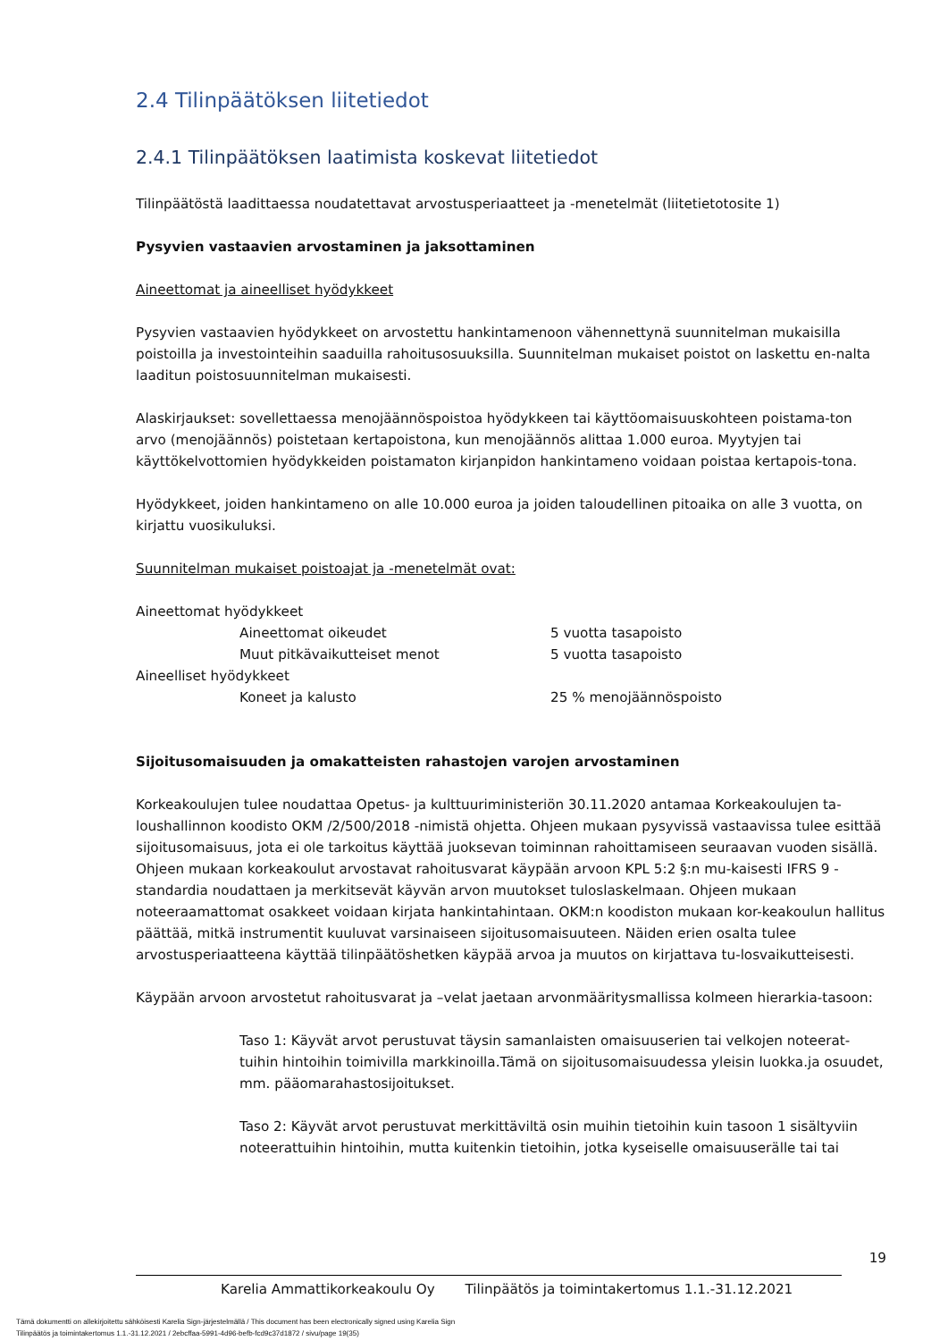2.4 Tilinpäätöksen liitetiedot
2.4.1 Tilinpäätöksen laatimista koskevat liitetiedot
Tilinpäätöstä laadittaessa noudatettavat arvostusperiaatteet ja -menetelmät (liitetietotosite 1)
Pysyvien vastaavien arvostaminen ja jaksottaminen
Aineettomat ja aineelliset hyödykkeet
Pysyvien vastaavien hyödykkeet on arvostettu hankintamenoon vähennettynä suunnitelman mukaisilla poistoilla ja investointeihin saaduilla rahoitusosuuksilla. Suunnitelman mukaiset poistot on laskettu en-nalta laaditun poistosuunnitelman mukaisesti.
Alaskirjaukset: sovellettaessa menojäännöspoistoa hyödykkeen tai käyttöomaisuuskohteen poistama-ton arvo (menojäännös) poistetaan kertapoistona, kun menojäännös alittaa 1.000 euroa. Myytyjen tai käyttökelvottomien hyödykkeiden poistamaton kirjanpidon hankintameno voidaan poistaa kertapois-tona.
Hyödykkeet, joiden hankintameno on alle 10.000 euroa ja joiden taloudellinen pitoaika on alle 3 vuotta, on kirjattu vuosikuluksi.
Suunnitelman mukaiset poistoajat ja -menetelmät ovat:
| Aineettomat hyödykkeet | | |
| | Aineettomat oikeudet | 5 vuotta tasapoisto |
| | Muut pitkävaikutteiset menot | 5 vuotta tasapoisto |
| Aineelliset hyödykkeet | | |
| | Koneet ja kalusto | 25 % menojäännöspoisto |
Sijoitusomaisuuden ja omakatteisten rahastojen varojen arvostaminen
Korkeakoulujen tulee noudattaa Opetus- ja kulttuuriministeriön 30.11.2020 antamaa Korkeakoulujen ta-loushallinnon koodisto OKM /2/500/2018 -nimistä ohjetta. Ohjeen mukaan pysyvissä vastaavissa tulee esittää sijoitusomaisuus, jota ei ole tarkoitus käyttää juoksevan toiminnan rahoittamiseen seuraavan vuoden sisällä. Ohjeen mukaan korkeakoulut arvostavat rahoitusvarat käypään arvoon KPL 5:2 §:n mu-kaisesti IFRS 9 -standardia noudattaen ja merkitsevät käyvän arvon muutokset tuloslaskelmaan. Ohjeen mukaan noteeraamattomat osakkeet voidaan kirjata hankintahintaan. OKM:n koodiston mukaan kor-keakoulun hallitus päättää, mitkä instrumentit kuuluvat varsinaiseen sijoitusomaisuuteen. Näiden erien osalta tulee arvostusperiaatteena käyttää tilinpäätöshetken käypää arvoa ja muutos on kirjattava tu-losvaikutteisesti.
Käypään arvoon arvostetut rahoitusvarat ja –velat jaetaan arvonmääritysmallissa kolmeen hierarkia-tasoon:
Taso 1: Käyvät arvot perustuvat täysin samanlaisten omaisuuserien tai velkojen noteerat-tuihin hintoihin toimivilla markkinoilla.Tämä on sijoitusomaisuudessa yleisin luokka.ja osuudet, mm. pääomarahastosijoitukset.
Taso 2: Käyvät arvot perustuvat merkittäviltä osin muihin tietoihin kuin tasoon 1 sisältyviin noteerattuihin hintoihin, mutta kuitenkin tietoihin, jotka kyseiselle omaisuuserälle tai tai
19
Karelia Ammattikorkeakoulu Oy Tilinpäätös ja toimintakertomus 1.1.-31.12.2021
Tämä dokumentti on allekirjoitettu sähköisesti Karelia Sign-järjestelmällä / This document has been electronically signed using Karelia Sign
Tilinpäätös ja toimintakertomus 1.1.-31.12.2021 / 2ebcffaa-5991-4d96-befb-fcd9c37d1872 / sivu/page 19(35)